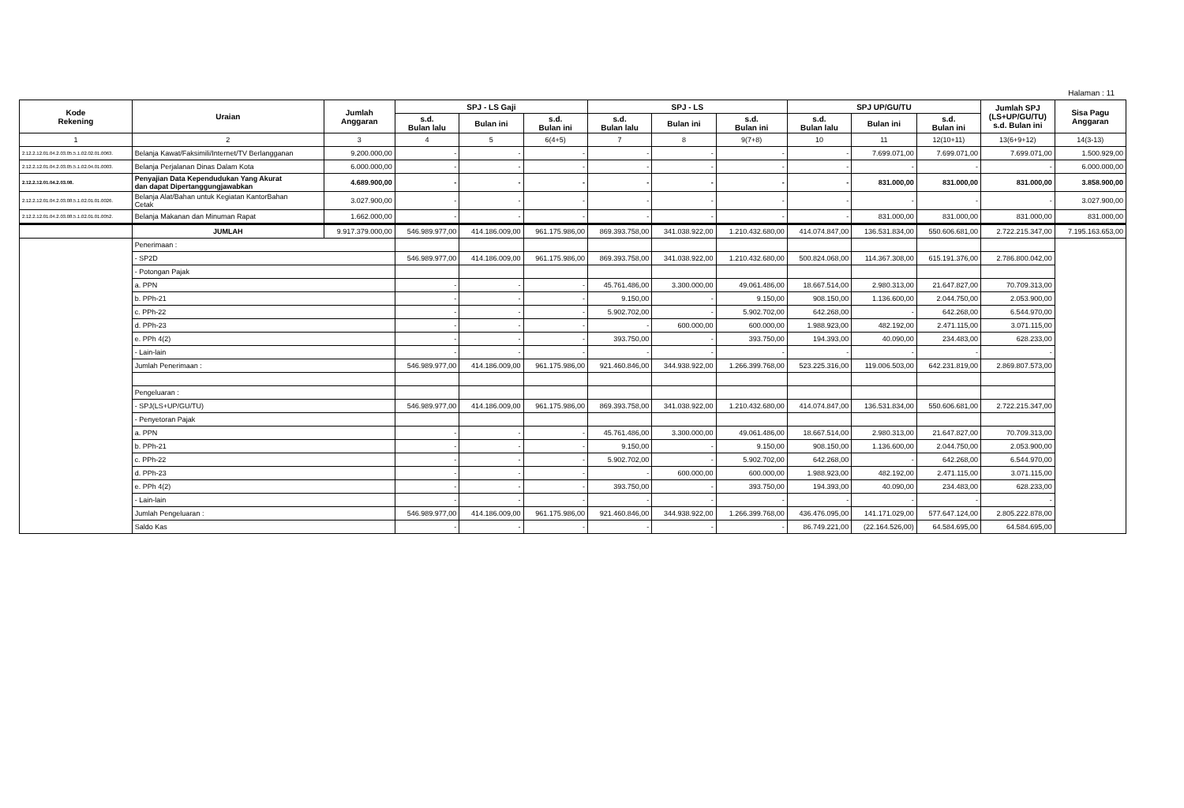Halaman : 11
| Kode Rekening | Uraian | Jumlah Anggaran | SPJ - LS Gaji | | | SPJ - LS | | | SPJ UP/GU/TU | | | Jumlah SPJ (LS+UP/GU/TU) s.d. Bulan ini | Sisa Pagu Anggaran |
| --- | --- | --- | --- | --- | --- | --- | --- | --- | --- | --- | --- | --- | --- |
| | | | s.d. Bulan lalu | Bulan ini | s.d. Bulan ini | s.d. Bulan lalu | Bulan ini | s.d. Bulan ini | s.d. Bulan lalu | Bulan ini | s.d. Bulan ini | | |
| 1 | 2 | 3 | 4 | 5 | 6(4+5) | 7 | 8 | 9(7+8) | 10 | 11 | 12(10+11) | 13(6+9+12) | 14(3-13) |
| 2.12.2.12.01.04.2.03.05.5.1.02.02.01.0063. | Belanja Kawat/Faksimili/Internet/TV Berlangganan | 9.200.000,00 | - | - | - | - | - | - | - | 7.699.071,00 | 7.699.071,00 | 7.699.071,00 | 1.500.929,00 |
| 2.12.2.12.01.04.2.03.05.5.1.02.04.01.0003. | Belanja Perjalanan Dinas Dalam Kota | 6.000.000,00 | - | - | - | - | - | - | - | - | - | - | 6.000.000,00 |
| 2.12.2.12.01.04.2.03.08. | Penyajian Data Kependudukan Yang Akurat dan dapat Dipertanggungjawabkan | 4.689.900,00 | - | - | - | - | - | - | - | 831.000,00 | 831.000,00 | 831.000,00 | 3.858.900,00 |
| 2.12.2.12.01.04.2.03.08.5.1.02.01.01.0026. | Belanja Alat/Bahan untuk Kegiatan KantorBahan Cetak | 3.027.900,00 | - | - | - | - | - | - | - | - | - | - | 3.027.900,00 |
| 2.12.2.12.01.04.2.03.08.5.1.02.01.01.0052. | Belanja Makanan dan Minuman Rapat | 1.662.000,00 | - | - | - | - | - | - | - | 831.000,00 | 831.000,00 | 831.000,00 | 831.000,00 |
| | JUMLAH | 9.917.379.000,00 | 546.989.977,00 | 414.186.009,00 | 961.175.986,00 | 869.393.758,00 | 341.038.922,00 | 1.210.432.680,00 | 414.074.847,00 | 136.531.834,00 | 550.606.681,00 | 2.722.215.347,00 | 7.195.163.653,00 |
| | Penerimaan : | | | | | | | | | | | | |
| | - SP2D | | 546.989.977,00 | 414.186.009,00 | 961.175.986,00 | 869.393.758,00 | 341.038.922,00 | 1.210.432.680,00 | 500.824.068,00 | 114.367.308,00 | 615.191.376,00 | 2.786.800.042,00 | |
| | - Potongan Pajak | | | | | | | | | | | | |
| | a. PPN | | - | - | - | 45.761.486,00 | 3.300.000,00 | 49.061.486,00 | 18.667.514,00 | 2.980.313,00 | 21.647.827,00 | 70.709.313,00 | |
| | b. PPh-21 | | - | - | - | 9.150,00 | - | 9.150,00 | 908.150,00 | 1.136.600,00 | 2.044.750,00 | 2.053.900,00 | |
| | c. PPh-22 | | - | - | - | 5.902.702,00 | - | 5.902.702,00 | 642.268,00 | - | 642.268,00 | 6.544.970,00 | |
| | d. PPh-23 | | - | - | - | - | 600.000,00 | 600.000,00 | 1.988.923,00 | 482.192,00 | 2.471.115,00 | 3.071.115,00 | |
| | e. PPh 4(2) | | - | - | - | 393.750,00 | - | 393.750,00 | 194.393,00 | 40.090,00 | 234.483,00 | 628.233,00 | |
| | - Lain-lain | | - | - | - | - | - | - | - | - | - | - | |
| | Jumlah Penerimaan : | | 546.989.977,00 | 414.186.009,00 | 961.175.986,00 | 921.460.846,00 | 344.938.922,00 | 1.266.399.768,00 | 523.225.316,00 | 119.006.503,00 | 642.231.819,00 | 2.869.807.573,00 | |
| | Pengeluaran : | | | | | | | | | | | | |
| | - SPJ(LS+UP/GU/TU) | | 546.989.977,00 | 414.186.009,00 | 961.175.986,00 | 869.393.758,00 | 341.038.922,00 | 1.210.432.680,00 | 414.074.847,00 | 136.531.834,00 | 550.606.681,00 | 2.722.215.347,00 | |
| | - Penyetoran Pajak | | | | | | | | | | | | |
| | a. PPN | | - | - | - | 45.761.486,00 | 3.300.000,00 | 49.061.486,00 | 18.667.514,00 | 2.980.313,00 | 21.647.827,00 | 70.709.313,00 | |
| | b. PPh-21 | | - | - | - | 9.150,00 | - | 9.150,00 | 908.150,00 | 1.136.600,00 | 2.044.750,00 | 2.053.900,00 | |
| | c. PPh-22 | | - | - | - | 5.902.702,00 | - | 5.902.702,00 | 642.268,00 | - | 642.268,00 | 6.544.970,00 | |
| | d. PPh-23 | | - | - | - | - | 600.000,00 | 600.000,00 | 1.988.923,00 | 482.192,00 | 2.471.115,00 | 3.071.115,00 | |
| | e. PPh 4(2) | | - | - | - | 393.750,00 | - | 393.750,00 | 194.393,00 | 40.090,00 | 234.483,00 | 628.233,00 | |
| | - Lain-lain | | - | - | - | - | - | - | - | - | - | - | |
| | Jumlah Pengeluaran : | | 546.989.977,00 | 414.186.009,00 | 961.175.986,00 | 921.460.846,00 | 344.938.922,00 | 1.266.399.768,00 | 436.476.095,00 | 141.171.029,00 | 577.647.124,00 | 2.805.222.878,00 | |
| | Saldo Kas | | - | - | - | - | - | - | 86.749.221,00 | (22.164.526,00) | 64.584.695,00 | 64.584.695,00 | |